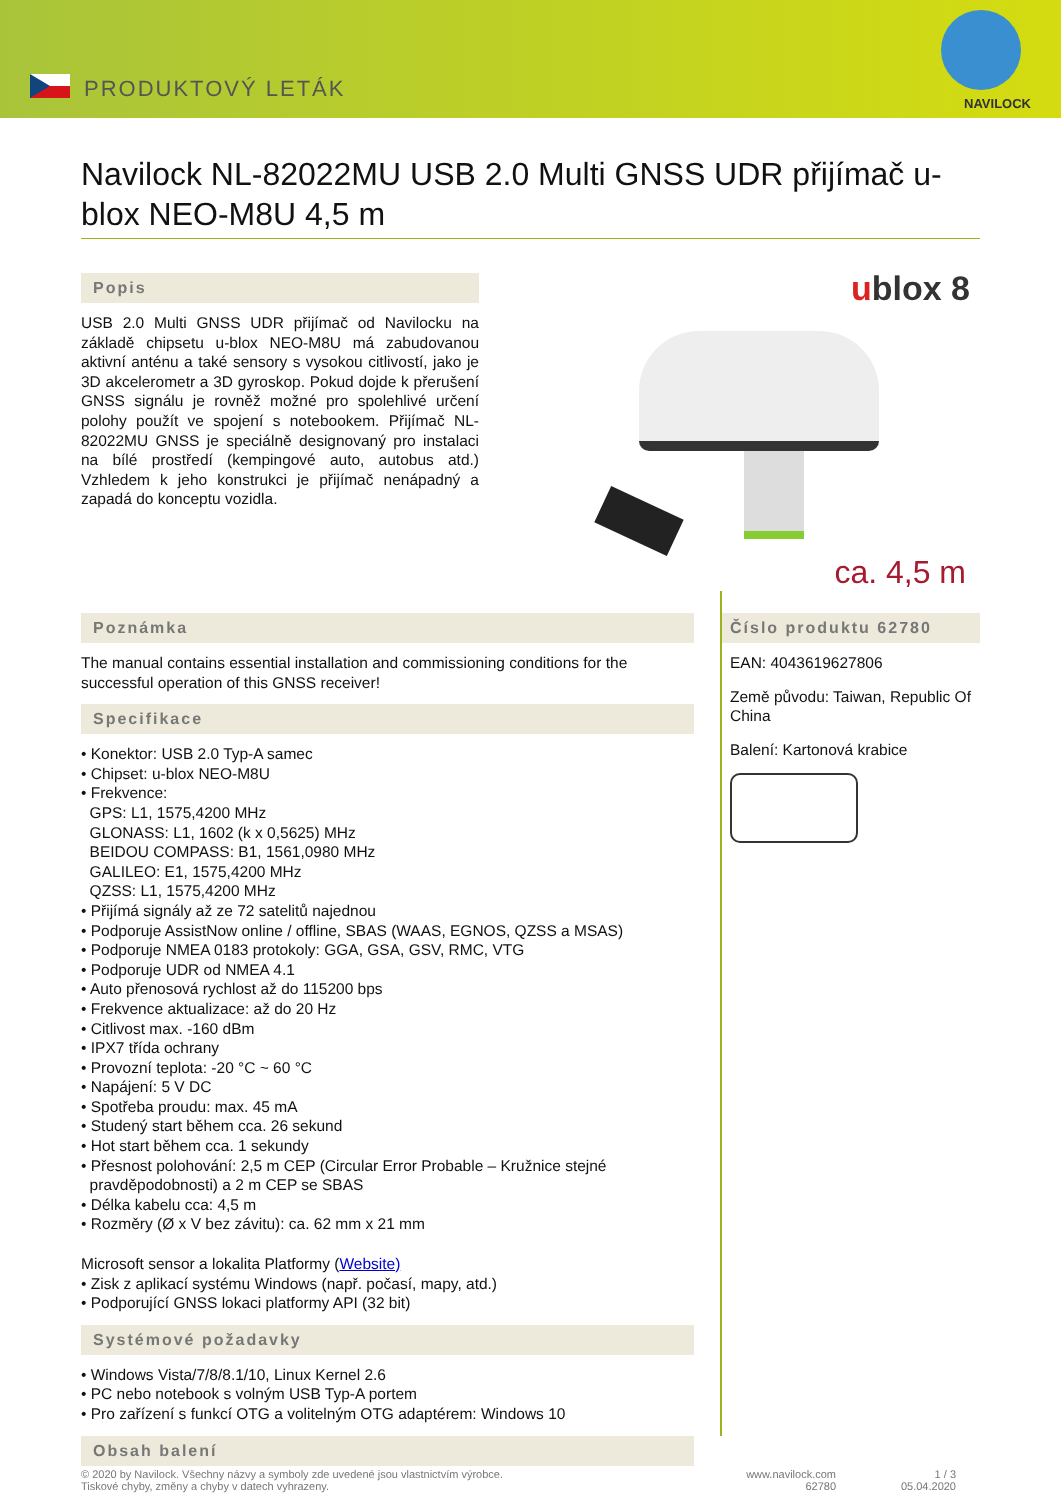PRODUKTOVÝ LETÁK
NAVILOCK
Navilock NL-82022MU USB 2.0 Multi GNSS UDR přijímač u-blox NEO-M8U 4,5 m
Popis
USB 2.0 Multi GNSS UDR přijímač od Navilocku na základě chipsetu u-blox NEO-M8U má zabudovanou aktivní anténu a také sensory s vysokou citlivostí, jako je 3D akcelerometr a 3D gyroskop. Pokud dojde k přerušení GNSS signálu je rovněž možné pro spolehlivé určení polohy použít ve spojení s notebookem. Přijímač NL-82022MU GNSS je speciálně designovaný pro instalaci na bílé prostředí (kempingové auto, autobus atd.) Vzhledem k jeho konstrukci je přijímač nenápadný a zapadá do konceptu vozidla.
ublox 8
ca. 4,5 m
Poznámka
The manual contains essential installation and commissioning conditions for the successful operation of this GNSS receiver!
Specifikace
• Konektor: USB 2.0 Typ-A samec
• Chipset: u-blox NEO-M8U
• Frekvence:
GPS: L1, 1575,4200 MHz
GLONASS: L1, 1602 (k x 0,5625) MHz
BEIDOU COMPASS: B1, 1561,0980 MHz
GALILEO: E1, 1575,4200 MHz
QZSS: L1, 1575,4200 MHz
• Přijímá signály až ze 72 satelitů najednou
• Podporuje AssistNow online / offline, SBAS (WAAS, EGNOS, QZSS a MSAS)
• Podporuje NMEA 0183 protokoly: GGA, GSA, GSV, RMC, VTG
• Podporuje UDR od NMEA 4.1
• Auto přenosová rychlost až do 115200 bps
• Frekvence aktualizace: až do 20 Hz
• Citlivost max. -160 dBm
• IPX7 třída ochrany
• Provozní teplota: -20 °C ~ 60 °C
• Napájení: 5 V DC
• Spotřeba proudu: max. 45 mA
• Studený start během cca. 26 sekund
• Hot start během cca. 1 sekundy
• Přesnost polohování: 2,5 m CEP (Circular Error Probable – Kružnice stejné
pravděpodobnosti) a 2 m CEP se SBAS
• Délka kabelu cca: 4,5 m
• Rozměry (Ø x V bez závitu): ca. 62 mm x 21 mm
Microsoft sensor a lokalita Platformy (Website)
• Zisk z aplikací systému Windows (např. počasí, mapy, atd.)
• Podporující GNSS lokaci platformy API (32 bit)
Systémové požadavky
• Windows Vista/7/8/8.1/10, Linux Kernel 2.6
• PC nebo notebook s volným USB Typ-A portem
• Pro zařízení s funkcí OTG a volitelným OTG adaptérem: Windows 10
Obsah balení
Číslo produktu 62780
EAN: 4043619627806
Země původu: Taiwan, Republic Of China
Balení: Kartonová krabice
© 2020 by Navilock. Všechny názvy a symboly zde uvedené jsou vlastnictvím výrobce.
Tiskové chyby, změny a chyby v datech vyhrazeny.
www.navilock.com
62780
1 / 3
05.04.2020